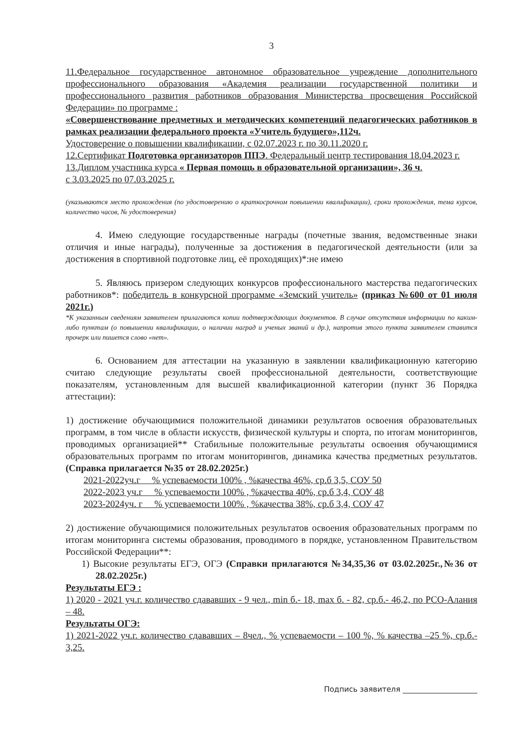3
11.Федеральное государственное автономное образовательное учреждение дополнительного профессионального образования «Академия реализации государственной политики и профессионального развития работников образования Министерства просвещения Российской Федерации» по программе :
«Совершенствование предметных и методических компетенций педагогических работников в рамках реализации федерального проекта «Учитель будущего»,112ч.
Удостоверение о повышении квалификации, с 02.07.2023 г. по 30.11.2020 г.
12.Сертификат Подготовка организаторов ППЭ. Федеральный центр тестирования 18.04.2023 г.
13.Диплом участника курса « Первая помощь в образовательной организации», 36 ч.
с 3.03.2025 по 07.03.2025 г.
(указываются место прохождения (по удостоверению о краткосрочном повышении квалификации), сроки прохождения, тема курсов, количество часов, № удостоверения)
4. Имею следующие государственные награды (почетные звания, ведомственные знаки отличия и иные награды), полученные за достижения в педагогической деятельности (или за достижения в спортивной подготовке лиц, её проходящих)*:не имею
5. Являюсь призером следующих конкурсов профессионального мастерства педагогических работников*: победитель в конкурсной программе «Земский учитель» (приказ №600 от 01 июля 2021г.)
*К указанным сведениям заявителем прилагаются копии подтверждающих документов. В случае отсутствия информации по каким-либо пунктам (о повышении квалификации, о наличии наград и ученых званий и др.), напротив этого пункта заявителем ставится прочерк или пишется слово «нет».
6. Основанием для аттестации на указанную в заявлении квалификационную категорию считаю следующие результаты своей профессиональной деятельности, соответствующие показателям, установленным для высшей квалификационной категории (пункт 36 Порядка аттестации):
1) достижение обучающимися положительной динамики результатов освоения образовательных программ, в том числе в области искусств, физической культуры и спорта, по итогам мониторингов, проводимых организацией** Стабильные положительные результаты освоения обучающимися образовательных программ по итогам мониторингов, динамика качества предметных результатов. (Справка прилагается №35 от 28.02.2025г.)
2021-2022уч.г % успеваемости 100% , %качества 46%, ср.б 3,5, СОУ 50
2022-2023 уч.г % успеваемости 100% , %качества 40%, ср.б 3,4, СОУ 48
2023-2024уч. г % успеваемости 100% , %качества 38%, ср.б 3,4, СОУ 47
2) достижение обучающимися положительных результатов освоения образовательных программ по итогам мониторинга системы образования, проводимого в порядке, установленном Правительством Российской Федерации**:
1) Высокие результаты ЕГЭ, ОГЭ (Справки прилагаются №34,35,36 от 03.02.2025г.,№36 от 28.02.2025г.)
Результаты ЕГЭ :
1) 2020 - 2021 уч.г. количество сдававших - 9 чел., min б.- 18, max б. - 82, ср.б.- 46,2, по РСО-Алания – 48.
Результаты ОГЭ:
1) 2021-2022 уч.г. количество сдававших – 8чел., % успеваемости – 100 %, % качества –25 %, ср.б.- 3,25.
Подпись заявителя ____________________